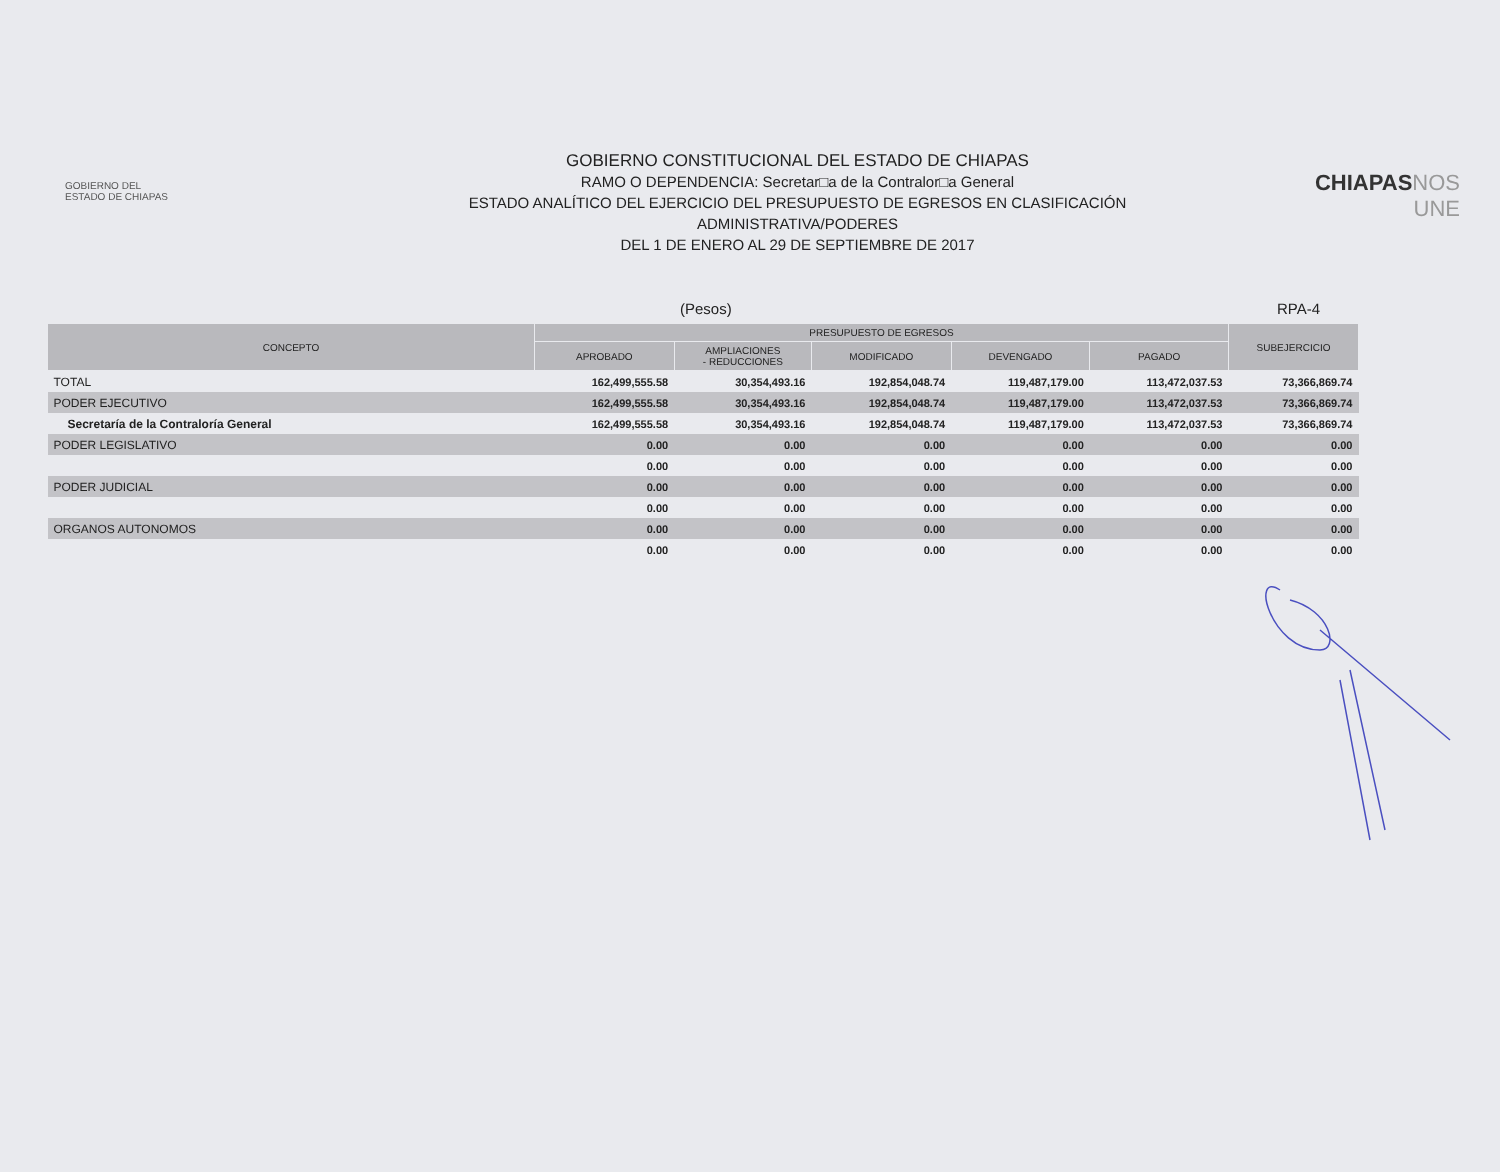GOBIERNO DEL
ESTADO DE CHIAPAS
GOBIERNO CONSTITUCIONAL DEL ESTADO DE CHIAPAS
RAMO O DEPENDENCIA: Secretar□a de la Contralor□a General
ESTADO ANALÍTICO DEL EJERCICIO DEL PRESUPUESTO DE EGRESOS EN CLASIFICACIÓN
ADMINISTRATIVA/PODERES
DEL 1 DE ENERO AL 29 DE SEPTIEMBRE DE 2017
CHIAPAS NOS UNE
(Pesos) RPA-4
| CONCEPTO | PRESUPUESTO DE EGRESOS | | | | | SUBEJERCICIO |
| --- | --- | --- | --- | --- | --- | --- |
| | APROBADO | AMPLIACIONES - REDUCCIONES | MODIFICADO | DEVENGADO | PAGADO | |
| TOTAL | 162,499,555.58 | 30,354,493.16 | 192,854,048.74 | 119,487,179.00 | 113,472,037.53 | 73,366,869.74 |
| PODER EJECUTIVO | 162,499,555.58 | 30,354,493.16 | 192,854,048.74 | 119,487,179.00 | 113,472,037.53 | 73,366,869.74 |
| Secretaría de la Contraloría General | 162,499,555.58 | 30,354,493.16 | 192,854,048.74 | 119,487,179.00 | 113,472,037.53 | 73,366,869.74 |
| PODER LEGISLATIVO | 0.00 | 0.00 | 0.00 | 0.00 | 0.00 | 0.00 |
| | 0.00 | 0.00 | 0.00 | 0.00 | 0.00 | 0.00 |
| PODER JUDICIAL | 0.00 | 0.00 | 0.00 | 0.00 | 0.00 | 0.00 |
| | 0.00 | 0.00 | 0.00 | 0.00 | 0.00 | 0.00 |
| ORGANOS AUTONOMOS | 0.00 | 0.00 | 0.00 | 0.00 | 0.00 | 0.00 |
| | 0.00 | 0.00 | 0.00 | 0.00 | 0.00 | 0.00 |